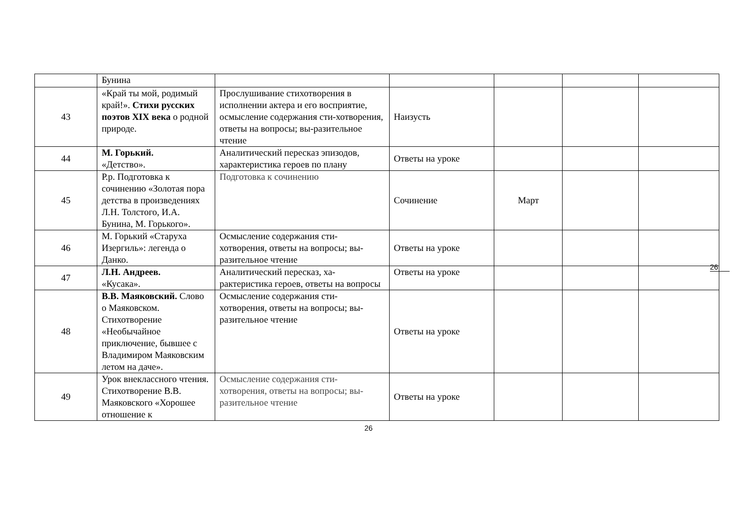26
| | Бунина | | | | | |
| 43 | «Край ты мой, родимый край!». Стихи русских поэтов XIX века о родной природе. | Прослушивание стихотворения в исполнении актера и его восприятие, осмысление содержания сти-хотворения, ответы на вопросы; вы-разительное чтение | Наизусть | | | |
| 44 | М. Горький. «Детство». | Аналитический пересказ эпизодов, характеристика героев по плану | Ответы на уроке | | | |
| 45 | Р.р. Подготовка к сочинению «Золотая пора детства в произведениях Л.Н. Толстого, И.А. Бунина, М. Горького». | Подготовка к сочинению | Сочинение | Март | | |
| 46 | М. Горький «Старуха Изергиль»: легенда о Данко. | Осмысление содержания сти-хотворения, ответы на вопросы; вы-разительное чтение | Ответы на уроке | | | |
| 47 | Л.Н. Андреев. «Кусака». | Аналитический пересказ, ха-рактеристика героев, ответы на вопросы | Ответы на уроке | | | |
| 48 | В.В. Маяковский. Слово о Маяковском. Стихотворение «Необычайное приключение, бывшее с Владимиром Маяковским летом на даче». | Осмысление содержания сти-хотворения, ответы на вопросы; вы-разительное чтение | Ответы на уроке | | | |
| 49 | Урок внеклассного чтения. Стихотворение В.В. Маяковского «Хорошее отношение к | Осмысление содержания сти-хотворения, ответы на вопросы; вы-разительное чтение | Ответы на уроке | | | |
26